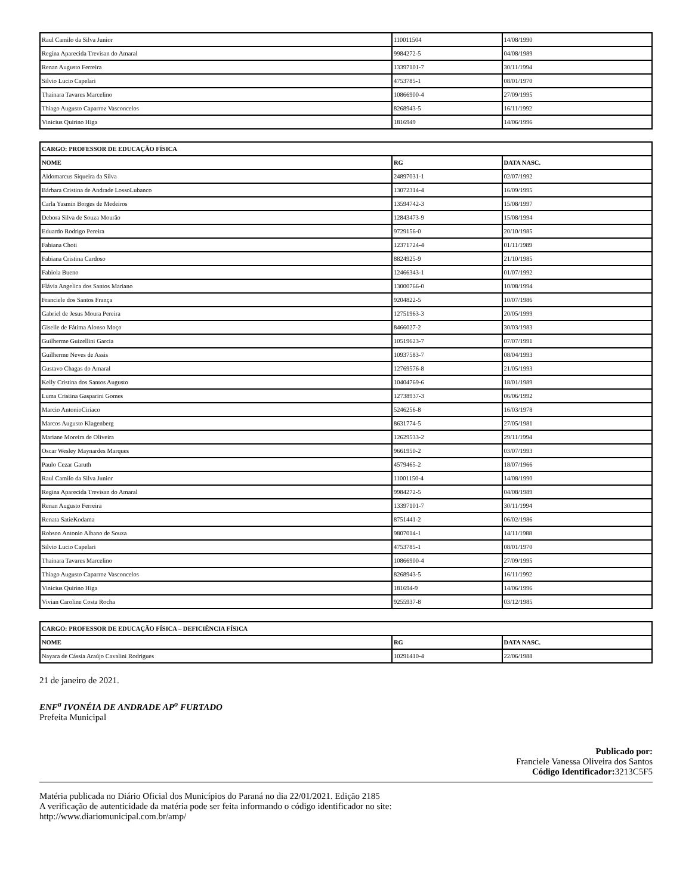| Raul Camilo da Silva Junior | 110011504 | 14/08/1990 |
| Regina Aparecida Trevisan do Amaral | 9984272-5 | 04/08/1989 |
| Renan Augusto Ferreira | 13397101-7 | 30/11/1994 |
| Silvio Lucio Capelari | 4753785-1 | 08/01/1970 |
| Thainara Tavares Marcelino | 10866900-4 | 27/09/1995 |
| Thiago Augusto Caparroz Vasconcelos | 8268943-5 | 16/11/1992 |
| Vinicius Quirino Higa | 1816949 | 14/06/1996 |
| CARGO: PROFESSOR DE EDUCAÇÃO FÍSICA | | |
| --- | --- | --- |
| NOME | RG | DATA NASC. |
| Aldomarcus Siqueira da Silva | 24897031-1 | 02/07/1992 |
| Bárbara Cristina de Andrade LossoLubanco | 13072314-4 | 16/09/1995 |
| Carla Yasmin Borges de Medeiros | 13594742-3 | 15/08/1997 |
| Debora Silva de Souza Mourão | 12843473-9 | 15/08/1994 |
| Eduardo Rodrigo Pereira | 9729156-0 | 20/10/1985 |
| Fabiana Choti | 12371724-4 | 01/11/1989 |
| Fabiana Cristina Cardoso | 8824925-9 | 21/10/1985 |
| Fabiola Bueno | 12466343-1 | 01/07/1992 |
| Flávia Angelica dos Santos Mariano | 13000766-0 | 10/08/1994 |
| Franciele dos Santos França | 9204822-5 | 10/07/1986 |
| Gabriel de Jesus Moura Pereira | 12751963-3 | 20/05/1999 |
| Giselle de Fátima Alonso Moço | 8466027-2 | 30/03/1983 |
| Guilherme Guizellini Garcia | 10519623-7 | 07/07/1991 |
| Guilherme Neves de Assis | 10937583-7 | 08/04/1993 |
| Gustavo Chagas do Amaral | 12769576-8 | 21/05/1993 |
| Kelly Cristina dos Santos Augusto | 10404769-6 | 18/01/1989 |
| Luma Cristina Gasparini Gomes | 12738937-3 | 06/06/1992 |
| Marcio AntonioCiriaco | 5246256-8 | 16/03/1978 |
| Marcos Augusto Klagenberg | 8631774-5 | 27/05/1981 |
| Mariane Moreira de Oliveira | 12629533-2 | 29/11/1994 |
| Oscar Wesley Maynardes Marques | 9661950-2 | 03/07/1993 |
| Paulo Cezar Garuth | 4579465-2 | 18/07/1966 |
| Raul Camilo da Silva Junior | 11001150-4 | 14/08/1990 |
| Regina Aparecida Trevisan do Amaral | 9984272-5 | 04/08/1989 |
| Renan Augusto Ferreira | 13397101-7 | 30/11/1994 |
| Renata SatieKodama | 8751441-2 | 06/02/1986 |
| Robson Antonio Albano de Souza | 9807014-1 | 14/11/1988 |
| Silvio Lucio Capelari | 4753785-1 | 08/01/1970 |
| Thainara Tavares Marcelino | 10866900-4 | 27/09/1995 |
| Thiago Augusto Caparroz Vasconcelos | 8268943-5 | 16/11/1992 |
| Vinicius Quirino Higa | 181694-9 | 14/06/1996 |
| Vivian Caroline Costa Rocha | 9255937-8 | 03/12/1985 |
| CARGO: PROFESSOR DE EDUCAÇÃO FÍSICA – DEFICIÊNCIA FÍSICA | | |
| --- | --- | --- |
| NOME | RG | DATA NASC. |
| Nayara de Cássia Araújo Cavalini Rodrigues | 10291410-4 | 22/06/1988 |
21 de janeiro de 2021.
ENF<sup>a</sup> IVONÉIA DE ANDRADE AP<sup>o</sup> FURTADO
Prefeita Municipal
Publicado por:
Franciele Vanessa Oliveira dos Santos
Código Identificador: 3213C5F5
Matéria publicada no Diário Oficial dos Municípios do Paraná no dia 22/01/2021. Edição 2185
A verificação de autenticidade da matéria pode ser feita informando o código identificador no site:
http://www.diariomunicipal.com.br/amp/